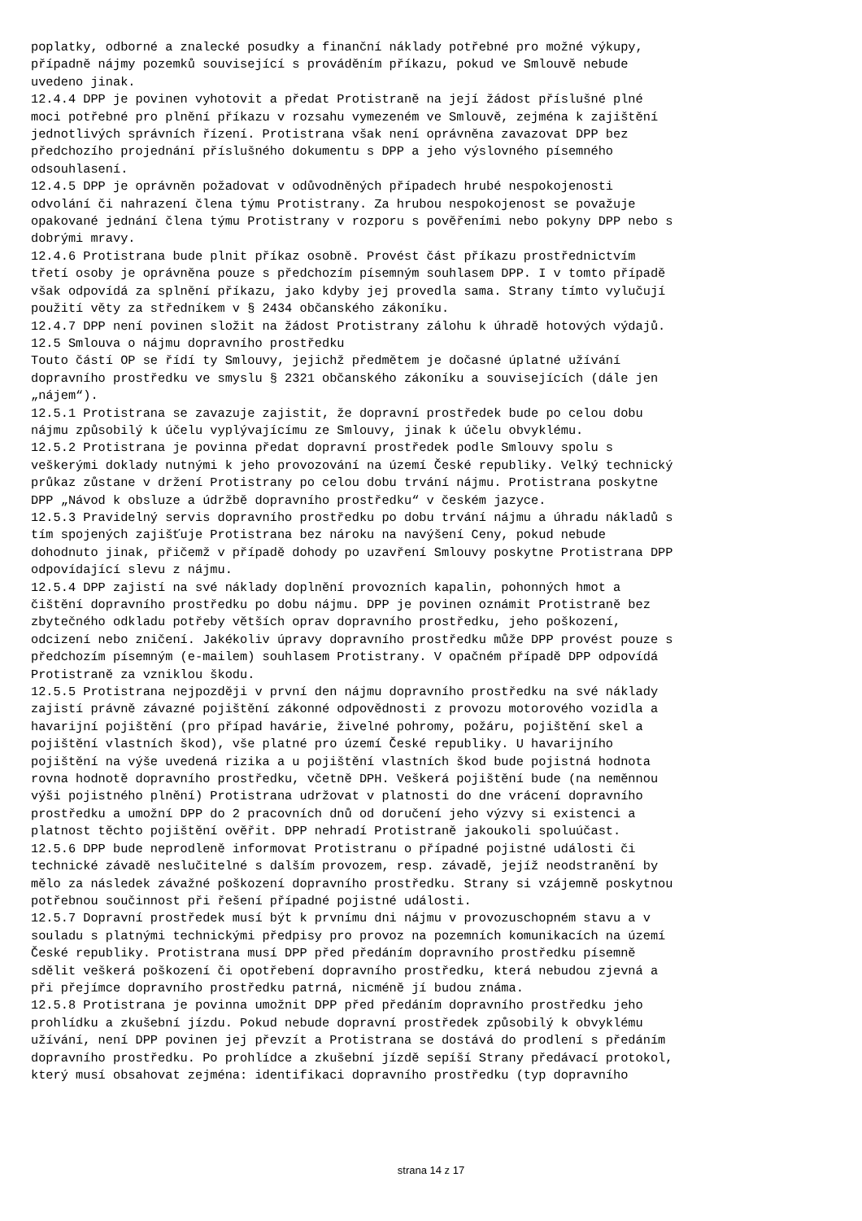poplatky, odborné a znalecké posudky a finanční náklady potřebné pro možné výkupy, případně nájmy pozemků související s prováděním příkazu, pokud ve Smlouvě nebude uvedeno jinak. 12.4.4 DPP je povinen vyhotovit a předat Protistraně na její žádost příslušné plné moci potřebné pro plnění příkazu v rozsahu vymezeném ve Smlouvě, zejména k zajištění jednotlivých správních řízení. Protistrana však není oprávněna zavazovat DPP bez předchozího projednání příslušného dokumentu s DPP a jeho výslovného písemného odsouhlasení. 12.4.5 DPP je oprávněn požadovat v odůvodněných případech hrubé nespokojenosti odvolání či nahrazení člena týmu Protistrany. Za hrubou nespokojenost se považuje opakované jednání člena týmu Protistrany v rozporu s pověřeními nebo pokyny DPP nebo s dobrými mravy. 12.4.6 Protistrana bude plnit příkaz osobně. Provést část příkazu prostřednictvím třetí osoby je oprávněna pouze s předchozím písemným souhlasem DPP. I v tomto případě však odpovídá za splnění příkazu, jako kdyby jej provedla sama. Strany tímto vylučují použití věty za středníkem v § 2434 občanského zákoníku. 12.4.7 DPP není povinen složit na žádost Protistrany zálohu k úhradě hotových výdajů. 12.5 Smlouva o nájmu dopravního prostředku Touto částí OP se řídí ty Smlouvy, jejichž předmětem je dočasné úplatné užívání dopravního prostředku ve smyslu § 2321 občanského zákoníku a souvisejících (dále jen „nájem“). 12.5.1 Protistrana se zavazuje zajistit, že dopravní prostředek bude po celou dobu nájmu způsobilý k účelu vyplývajícímu ze Smlouvy, jinak k účelu obvyklému. 12.5.2 Protistrana je povinna předat dopravní prostředek podle Smlouvy spolu s veškerými doklady nutnými k jeho provozování na území České republiky. Velký technický průkaz zůstane v držení Protistrany po celou dobu trvání nájmu. Protistrana poskytne DPP „Návod k obsluze a údržbě dopravního prostředku“ v českém jazyce. 12.5.3 Pravidelný servis dopravního prostředku po dobu trvání nájmu a úhradu nákladů s tím spojených zajišťuje Protistrana bez nároku na navýšení Ceny, pokud nebude dohodnuto jinak, přičemž v případě dohody po uzavření Smlouvy poskytne Protistrana DPP odpovídající slevu z nájmu. 12.5.4 DPP zajistí na své náklady doplnění provozních kapalin, pohonných hmot a čištění dopravního prostředku po dobu nájmu. DPP je povinen oznámit Protistraně bez zbytečného odkladu potřeby větších oprav dopravního prostředku, jeho poškození, odcizení nebo zničení. Jakékoliv úpravy dopravního prostředku může DPP provést pouze s předchozím písemným (e-mailem) souhlasem Protistrany. V opačném případě DPP odpovídá Protistraně za vzniklou škodu. 12.5.5 Protistrana nejpozději v první den nájmu dopravního prostředku na své náklady zajistí právně závazné pojištění zákonné odpovědnosti z provozu motorového vozidla a havarijní pojištění (pro případ havárie, živelné pohromy, požáru, pojištění skel a pojištění vlastních škod), vše platné pro území České republiky. U havarijního pojištění na výše uvedená rizika a u pojištění vlastních škod bude pojistná hodnota rovna hodnotě dopravního prostředku, včetně DPH. Veškerá pojištění bude (na neměnnou výši pojistného plnění) Protistrana udržovat v platnosti do dne vrácení dopravního prostředku a umožní DPP do 2 pracovních dnů od doručení jeho výzvy si existenci a platnost těchto pojištění ověřit. DPP nehradí Protistraně jakoukoli spoluúčast. 12.5.6 DPP bude neprodleně informovat Protistranu o případné pojistné události či technické závadě neslučitelné s dalším provozem, resp. závadě, jejíž neodstranění by mělo za následek závažné poškození dopravního prostředku. Strany si vzájemně poskytnou potřebnou součinnost při řešení případné pojistné události. 12.5.7 Dopravní prostředek musí být k prvnímu dni nájmu v provozuschopném stavu a v souladu s platnými technickými předpisy pro provoz na pozemních komunikacích na území České republiky. Protistrana musí DPP před předáním dopravního prostředku písemně sdělit veškerá poškození či opotřebení dopravního prostředku, která nebudou zjevná a při přejímce dopravního prostředku patrná, nicméně jí budou známa. 12.5.8 Protistrana je povinna umožnit DPP před předáním dopravního prostředku jeho prohlídku a zkušební jízdu. Pokud nebude dopravní prostředek způsobilý k obvyklému užívání, není DPP povinen jej převzít a Protistrana se dostává do prodlení s předáním dopravního prostředku. Po prohlídce a zkušební jízdě sepíší Strany předávací protokol, který musí obsahovat zejména: identifikaci dopravního prostředku (typ dopravního
strana 14 z 17